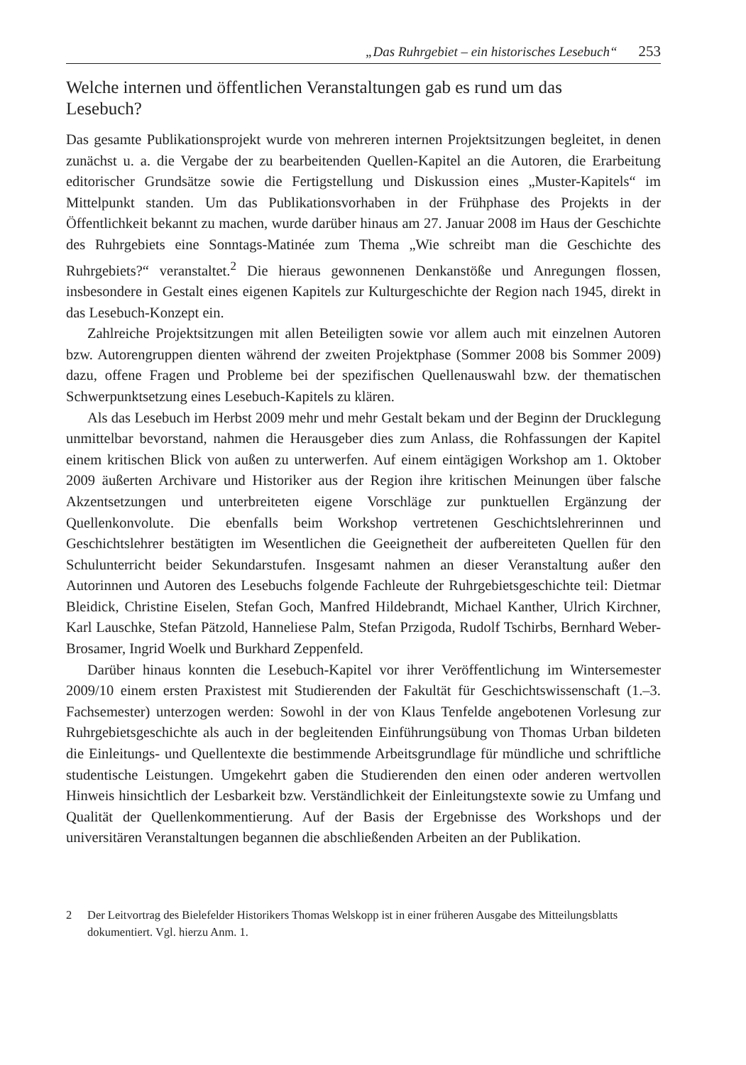„Das Ruhrgebiet – ein historisches Lesebuch“253
Welche internen und öffentlichen Veranstaltungen gab es rund um das Lesebuch?
Das gesamte Publikationsprojekt wurde von mehreren internen Projektsitzungen begleitet, in denen zunächst u. a. die Vergabe der zu bearbeitenden Quellen-Kapitel an die Autoren, die Erarbeitung editorischer Grundsätze sowie die Fertigstellung und Diskussion eines „Muster-Kapitels“ im Mittelpunkt standen. Um das Publikationsvorhaben in der Frühphase des Projekts in der Öffentlichkeit bekannt zu machen, wurde darüber hinaus am 27. Januar 2008 im Haus der Geschichte des Ruhrgebiets eine Sonntags-Matinée zum Thema „Wie schreibt man die Geschichte des Ruhrgebiets?“ veranstaltet.<sup>2</sup> Die hieraus gewonnenen Denkanstöße und Anregungen flossen, insbesondere in Gestalt eines eigenen Kapitels zur Kulturgeschichte der Region nach 1945, direkt in das Lesebuch-Konzept ein.
Zahlreiche Projektsitzungen mit allen Beteiligten sowie vor allem auch mit einzelnen Autoren bzw. Autorengruppen dienten während der zweiten Projektphase (Sommer 2008 bis Sommer 2009) dazu, offene Fragen und Probleme bei der spezifischen Quellenauswahl bzw. der thematischen Schwerpunktsetzung eines Lesebuch-Kapitels zu klären.
Als das Lesebuch im Herbst 2009 mehr und mehr Gestalt bekam und der Beginn der Drucklegung unmittelbar bevorstand, nahmen die Herausgeber dies zum Anlass, die Rohfassungen der Kapitel einem kritischen Blick von außen zu unterwerfen. Auf einem eintägigen Workshop am 1. Oktober 2009 äußerten Archivare und Historiker aus der Region ihre kritischen Meinungen über falsche Akzentsetzungen und unterbreiteten eigene Vorschläge zur punktuellen Ergänzung der Quellenkonvolute. Die ebenfalls beim Workshop vertretenen Geschichtslehrerinnen und Geschichtslehrer bestätigten im Wesentlichen die Geeignetheit der aufbereiteten Quellen für den Schulunterricht beider Sekundarstufen. Insgesamt nahmen an dieser Veranstaltung außer den Autorinnen und Autoren des Lesebuchs folgende Fachleute der Ruhrgebietsgeschichte teil: Dietmar Bleidick, Christine Eiselen, Stefan Goch, Manfred Hildebrandt, Michael Kanther, Ulrich Kirchner, Karl Lauschke, Stefan Pätzold, Hanneliese Palm, Stefan Przigoda, Rudolf Tschirbs, Bernhard Weber-Brosamer, Ingrid Woelk und Burkhard Zeppenfeld.
Darüber hinaus konnten die Lesebuch-Kapitel vor ihrer Veröffentlichung im Wintersemester 2009/10 einem ersten Praxistest mit Studierenden der Fakultät für Geschichtswissenschaft (1.–3. Fachsemester) unterzogen werden: Sowohl in der von Klaus Tenfelde angebotenen Vorlesung zur Ruhrgebietsgeschichte als auch in der begleitenden Einführungsübung von Thomas Urban bildeten die Einleitungs- und Quellentexte die bestimmende Arbeitsgrundlage für mündliche und schriftliche studentische Leistungen. Umgekehrt gaben die Studierenden den einen oder anderen wertvollen Hinweis hinsichtlich der Lesbarkeit bzw. Verständlichkeit der Einleitungstexte sowie zu Umfang und Qualität der Quellenkommentierung. Auf der Basis der Ergebnisse des Workshops und der universitären Veranstaltungen begannen die abschließenden Arbeiten an der Publikation.
2 Der Leitvortrag des Bielefelder Historikers Thomas Welskopp ist in einer früheren Ausgabe des Mitteilungsblatts dokumentiert. Vgl. hierzu Anm. 1.